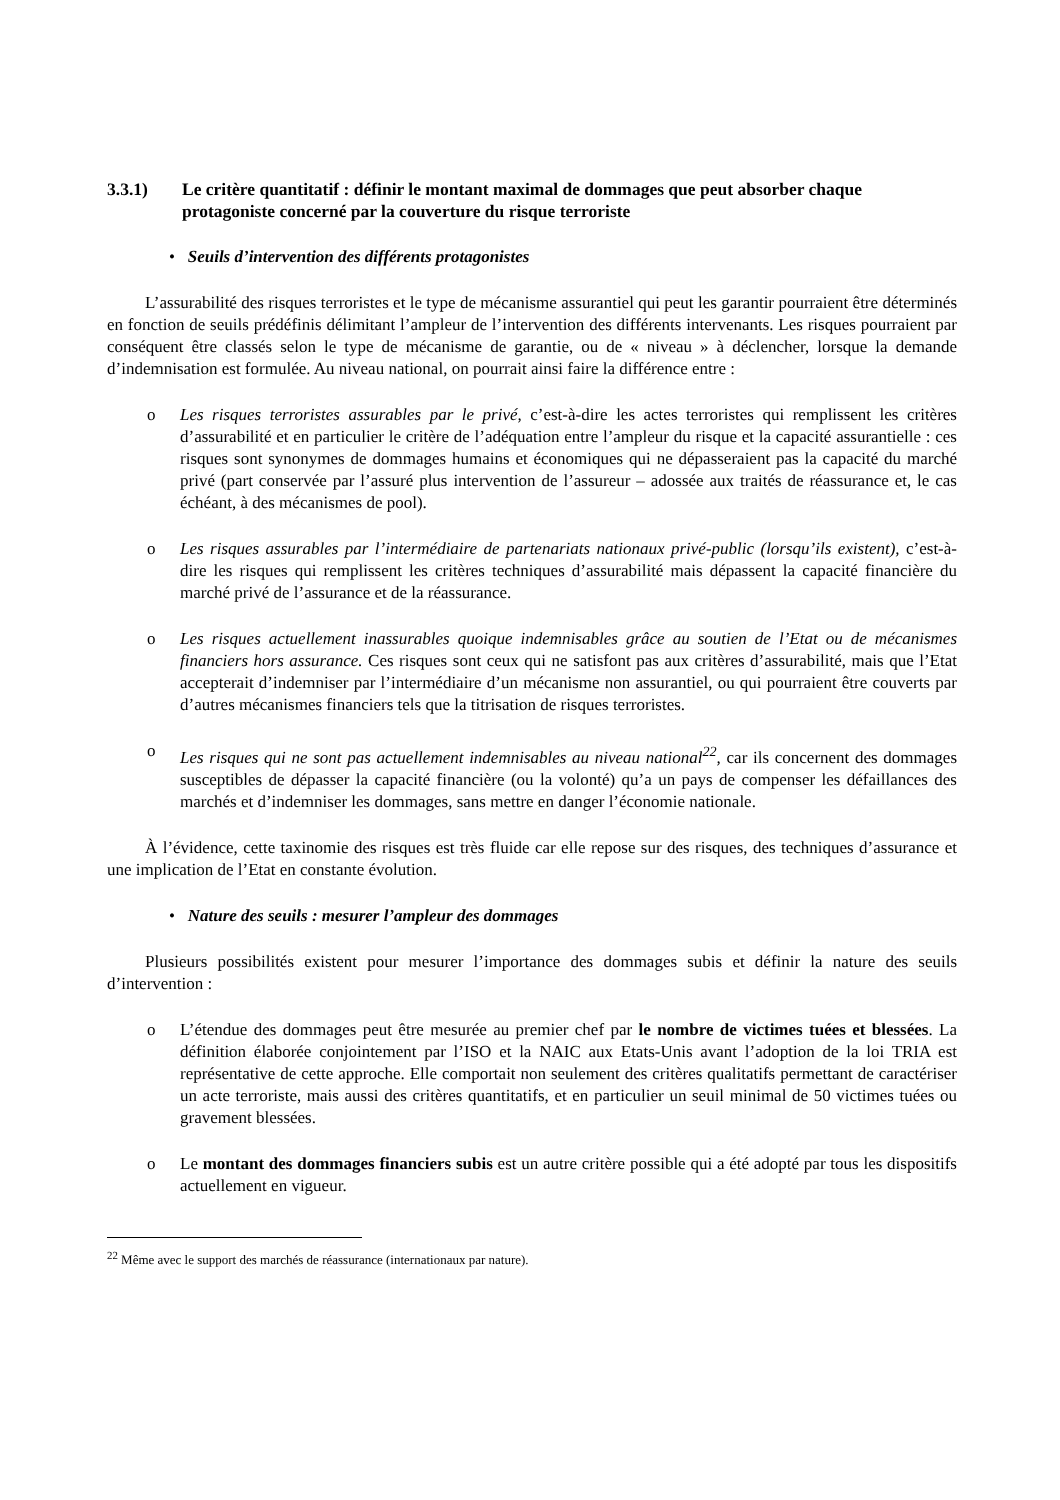3.3.1) Le critère quantitatif : définir le montant maximal de dommages que peut absorber chaque protagoniste concerné par la couverture du risque terroriste
• Seuils d’intervention des différents protagonistes
L’assurabilité des risques terroristes et le type de mécanisme assurantiel qui peut les garantir pourraient être déterminés en fonction de seuils prédéfinis délimitant l’ampleur de l’intervention des différents intervenants. Les risques pourraient par conséquent être classés selon le type de mécanisme de garantie, ou de « niveau » à déclencher, lorsque la demande d’indemnisation est formulée. Au niveau national, on pourrait ainsi faire la différence entre :
o Les risques terroristes assurables par le privé, c’est-à-dire les actes terroristes qui remplissent les critères d’assurabilité et en particulier le critère de l’adéquation entre l’ampleur du risque et la capacité assurantielle : ces risques sont synonymes de dommages humains et économiques qui ne dépasseraient pas la capacité du marché privé (part conservée par l’assuré plus intervention de l’assureur – adossée aux traités de réassurance et, le cas échéant, à des mécanismes de pool).
o Les risques assurables par l’intermédiaire de partenariats nationaux privé-public (lorsqu’ils existent), c’est-à-dire les risques qui remplissent les critères techniques d’assurabilité mais dépassent la capacité financière du marché privé de l’assurance et de la réassurance.
o Les risques actuellement inassurables quoique indemnisables grâce au soutien de l’Etat ou de mécanismes financiers hors assurance. Ces risques sont ceux qui ne satisfont pas aux critères d’assurabilité, mais que l’Etat accepterait d’indemniser par l’intermédiaire d’un mécanisme non assurantiel, ou qui pourraient être couverts par d’autres mécanismes financiers tels que la titrisation de risques terroristes.
o Les risques qui ne sont pas actuellement indemnisables au niveau national<sup>22</sup>, car ils concernent des dommages susceptibles de dépasser la capacité financière (ou la volonté) qu’a un pays de compenser les défaillances des marchés et d’indemniser les dommages, sans mettre en danger l’économie nationale.
À l’évidence, cette taxinomie des risques est très fluide car elle repose sur des risques, des techniques d’assurance et une implication de l’Etat en constante évolution.
• Nature des seuils : mesurer l’ampleur des dommages
Plusieurs possibilités existent pour mesurer l’importance des dommages subis et définir la nature des seuils d’intervention :
o L’étendue des dommages peut être mesurée au premier chef par le nombre de victimes tuées et blessées. La définition élaborée conjointement par l’ISO et la NAIC aux Etats-Unis avant l’adoption de la loi TRIA est représentative de cette approche. Elle comportait non seulement des critères qualitatifs permettant de caractériser un acte terroriste, mais aussi des critères quantitatifs, et en particulier un seuil minimal de 50 victimes tuées ou gravement blessées.
o Le montant des dommages financiers subis est un autre critère possible qui a été adopté par tous les dispositifs actuellement en vigueur.
<sup>22</sup> Même avec le support des marchés de réassurance (internationaux par nature).